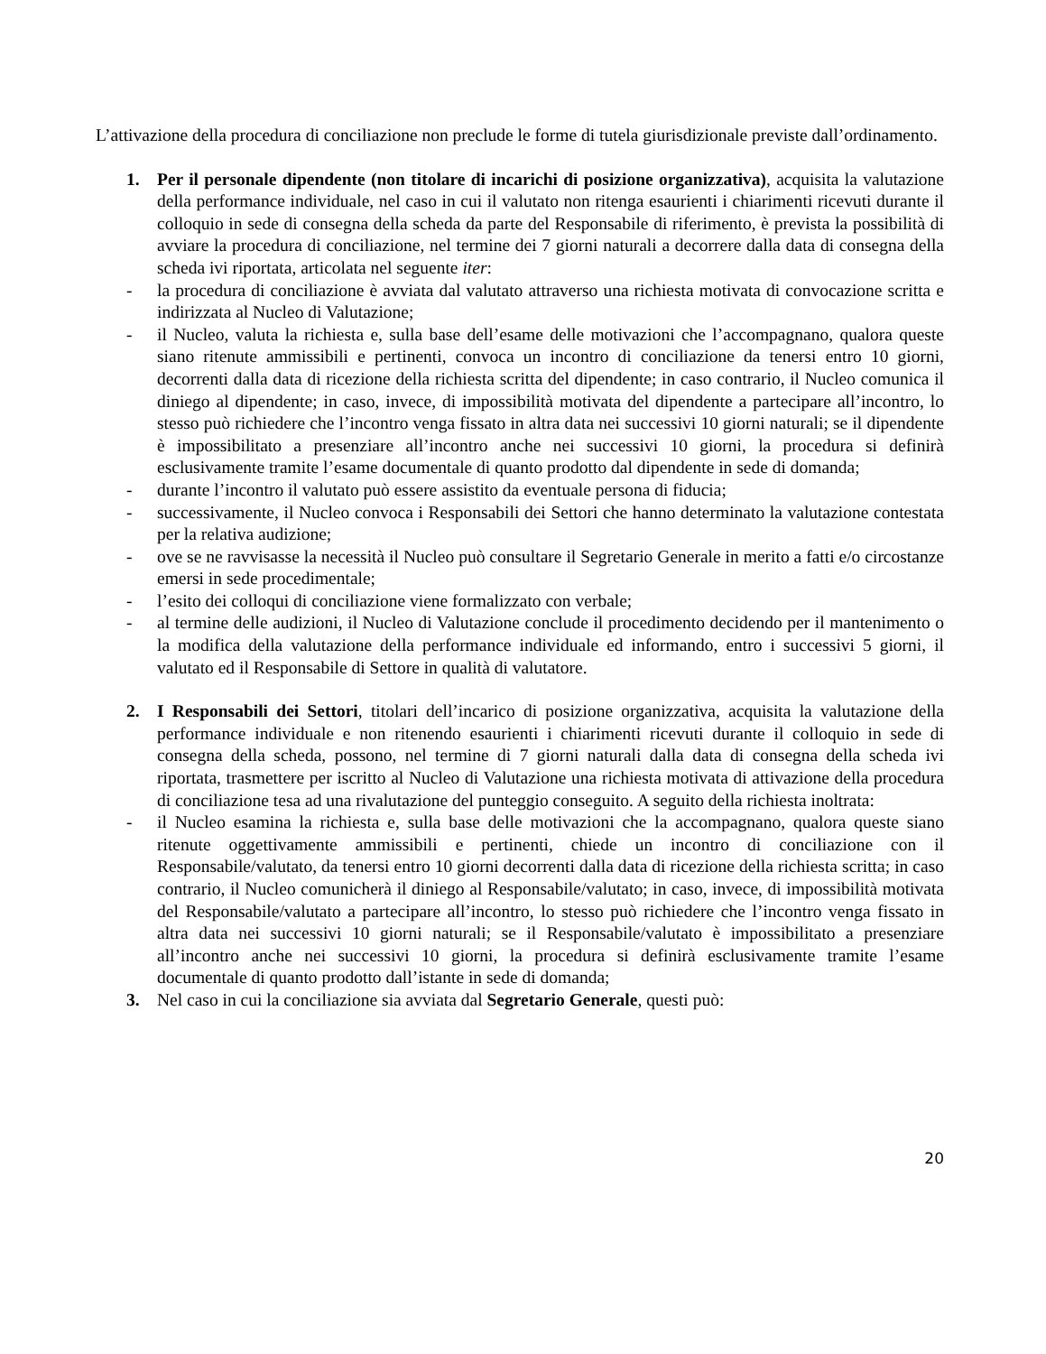L’attivazione della procedura di conciliazione non preclude le forme di tutela giurisdizionale previste dall’ordinamento.
1. Per il personale dipendente (non titolare di incarichi di posizione organizzativa), acquisita la valutazione della performance individuale, nel caso in cui il valutato non ritenga esaurienti i chiarimenti ricevuti durante il colloquio in sede di consegna della scheda da parte del Responsabile di riferimento, è prevista la possibilità di avviare la procedura di conciliazione, nel termine dei 7 giorni naturali a decorrere dalla data di consegna della scheda ivi riportata, articolata nel seguente iter:
- la procedura di conciliazione è avviata dal valutato attraverso una richiesta motivata di convocazione scritta e indirizzata al Nucleo di Valutazione;
- il Nucleo, valuta la richiesta e, sulla base dell’esame delle motivazioni che l’accompagnano, qualora queste siano ritenute ammissibili e pertinenti, convoca un incontro di conciliazione da tenersi entro 10 giorni, decorrenti dalla data di ricezione della richiesta scritta del dipendente; in caso contrario, il Nucleo comunica il diniego al dipendente; in caso, invece, di impossibilità motivata del dipendente a partecipare all’incontro, lo stesso può richiedere che l’incontro venga fissato in altra data nei successivi 10 giorni naturali; se il dipendente è impossibilitato a presenziare all’incontro anche nei successivi 10 giorni, la procedura si definirà esclusivamente tramite l’esame documentale di quanto prodotto dal dipendente in sede di domanda;
- durante l’incontro il valutato può essere assistito da eventuale persona di fiducia;
- successivamente, il Nucleo convoca i Responsabili dei Settori che hanno determinato la valutazione contestata per la relativa audizione;
- ove se ne ravvisasse la necessità il Nucleo può consultare il Segretario Generale in merito a fatti e/o circostanze emersi in sede procedimentale;
- l’esito dei colloqui di conciliazione viene formalizzato con verbale;
- al termine delle audizioni, il Nucleo di Valutazione conclude il procedimento decidendo per il mantenimento o la modifica della valutazione della performance individuale ed informando, entro i successivi 5 giorni, il valutato ed il Responsabile di Settore in qualità di valutatore.
2. I Responsabili dei Settori, titolari dell’incarico di posizione organizzativa, acquisita la valutazione della performance individuale e non ritenendo esaurienti i chiarimenti ricevuti durante il colloquio in sede di consegna della scheda, possono, nel termine di 7 giorni naturali dalla data di consegna della scheda ivi riportata, trasmettere per iscritto al Nucleo di Valutazione una richiesta motivata di attivazione della procedura di conciliazione tesa ad una rivalutazione del punteggio conseguito. A seguito della richiesta inoltrata:
- il Nucleo esamina la richiesta e, sulla base delle motivazioni che la accompagnano, qualora queste siano ritenute oggettivamente ammissibili e pertinenti, chiede un incontro di conciliazione con il Responsabile/valutato, da tenersi entro 10 giorni decorrenti dalla data di ricezione della richiesta scritta; in caso contrario, il Nucleo comunicherà il diniego al Responsabile/valutato; in caso, invece, di impossibilità motivata del Responsabile/valutato a partecipare all’incontro, lo stesso può richiedere che l’incontro venga fissato in altra data nei successivi 10 giorni naturali; se il Responsabile/valutato è impossibilitato a presenziare all’incontro anche nei successivi 10 giorni, la procedura si definirà esclusivamente tramite l’esame documentale di quanto prodotto dall’istante in sede di domanda;
3. Nel caso in cui la conciliazione sia avviata dal Segretario Generale, questi può:
20